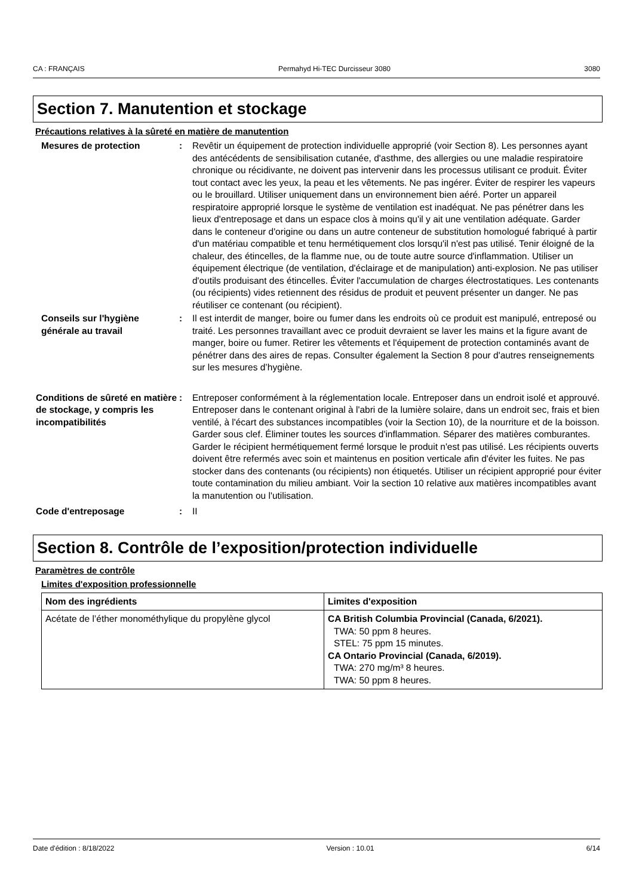CA : FRANÇAIS Permahyd Hi-TEC Durcisseur 3080 3080
Section 7. Manutention et stockage
Précautions relatives à la sûreté en matière de manutention
Mesures de protection : Revêtir un équipement de protection individuelle approprié (voir Section 8). Les personnes ayant des antécédents de sensibilisation cutanée, d'asthme, des allergies ou une maladie respiratoire chronique ou récidivante, ne doivent pas intervenir dans les processus utilisant ce produit. Éviter tout contact avec les yeux, la peau et les vêtements. Ne pas ingérer. Éviter de respirer les vapeurs ou le brouillard. Utiliser uniquement dans un environnement bien aéré. Porter un appareil respiratoire approprié lorsque le système de ventilation est inadéquat. Ne pas pénétrer dans les lieux d'entreposage et dans un espace clos à moins qu'il y ait une ventilation adéquate. Garder dans le conteneur d'origine ou dans un autre conteneur de substitution homologué fabriqué à partir d'un matériau compatible et tenu hermétiquement clos lorsqu'il n'est pas utilisé. Tenir éloigné de la chaleur, des étincelles, de la flamme nue, ou de toute autre source d'inflammation. Utiliser un équipement électrique (de ventilation, d'éclairage et de manipulation) anti-explosion. Ne pas utiliser d'outils produisant des étincelles. Éviter l'accumulation de charges électrostatiques. Les contenants (ou récipients) vides retiennent des résidus de produit et peuvent présenter un danger. Ne pas réutiliser ce contenant (ou récipient).
Conseils sur l'hygiène générale au travail
: Il est interdit de manger, boire ou fumer dans les endroits où ce produit est manipulé, entreposé ou traité. Les personnes travaillant avec ce produit devraient se laver les mains et la figure avant de manger, boire ou fumer. Retirer les vêtements et l'équipement de protection contaminés avant de pénétrer dans des aires de repas. Consulter également la Section 8 pour d'autres renseignements sur les mesures d’hygiène.
Conditions de sûreté en matière de stockage, y compris les incompatibilités
: Entreposer conformément à la réglementation locale. Entreposer dans un endroit isolé et approuvé. Entreposer dans le contenant original à l'abri de la lumière solaire, dans un endroit sec, frais et bien ventilé, à l'écart des substances incompatibles (voir la Section 10), de la nourriture et de la boisson. Garder sous clef. Éliminer toutes les sources d'inflammation. Séparer des matières comburantes. Garder le récipient hermétiquement fermé lorsque le produit n'est pas utilisé. Les récipients ouverts doivent être refermés avec soin et maintenus en position verticale afin d'éviter les fuites. Ne pas stocker dans des contenants (ou récipients) non étiquetés. Utiliser un récipient approprié pour éviter toute contamination du milieu ambiant. Voir la section 10 relative aux matières incompatibles avant la manutention ou l'utilisation.
Code d'entreposage : II
Section 8. Contrôle de l’exposition/protection individuelle
Paramètres de contrôle
Limites d'exposition professionnelle
| Nom des ingrédients | Limites d'exposition |
| --- | --- |
| Acétate de l’éther monométhylique du propylène glycol | CA British Columbia Provincial (Canada, 6/2021). TWA: 50 ppm 8 heures. STEL: 75 ppm 15 minutes. CA Ontario Provincial (Canada, 6/2019). TWA: 270 mg/m³ 8 heures. TWA: 50 ppm 8 heures. |
Date d'édition : 8/18/2022 Version : 10.01 6/14